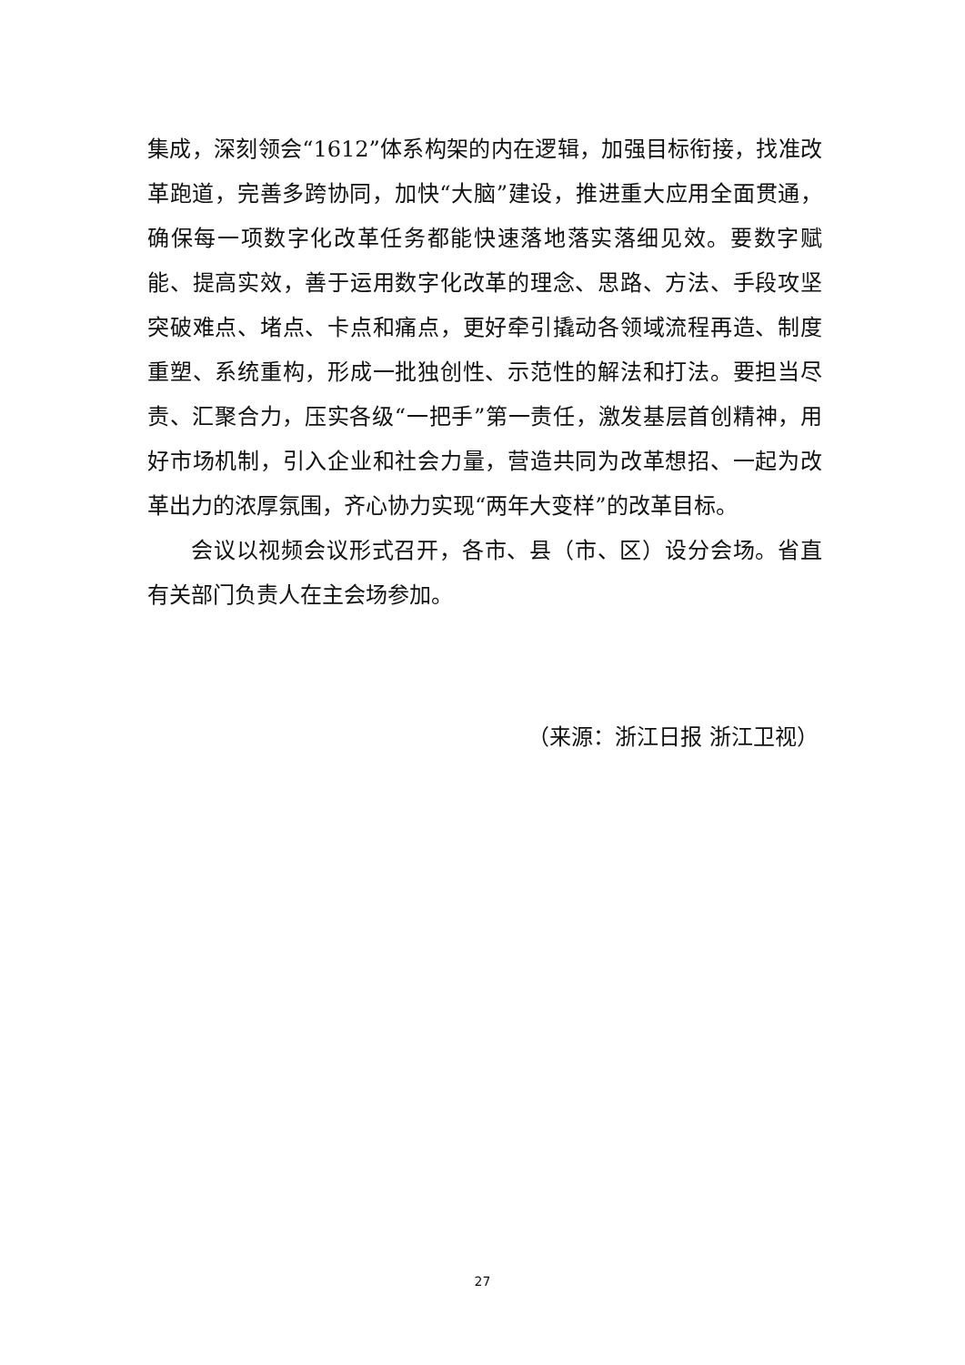集成，深刻领会“1612”体系构架的内在逻辑，加强目标衔接，找准改革跑道，完善多跨协同，加快“大脑”建设，推进重大应用全面贯通，确保每一项数字化改革任务都能快速落地落实落细见效。要数字赋能、提高实效，善于运用数字化改革的理念、思路、方法、手段攻坚突破难点、堵点、卡点和痛点，更好牵引撬动各领域流程再造、制度重塑、系统重构，形成一批独创性、示范性的解法和打法。要担当尽责、汇聚合力，压实各级“一把手”第一责任，激发基层首创精神，用好市场机制，引入企业和社会力量，营造共同为改革想招、一起为改革出力的浓厚氛围，齐心协力实现“两年大变样”的改革目标。
会议以视频会议形式召开，各市、县（市、区）设分会场。省直有关部门负责人在主会场参加。
（来源：浙江日报 浙江卫视）
27